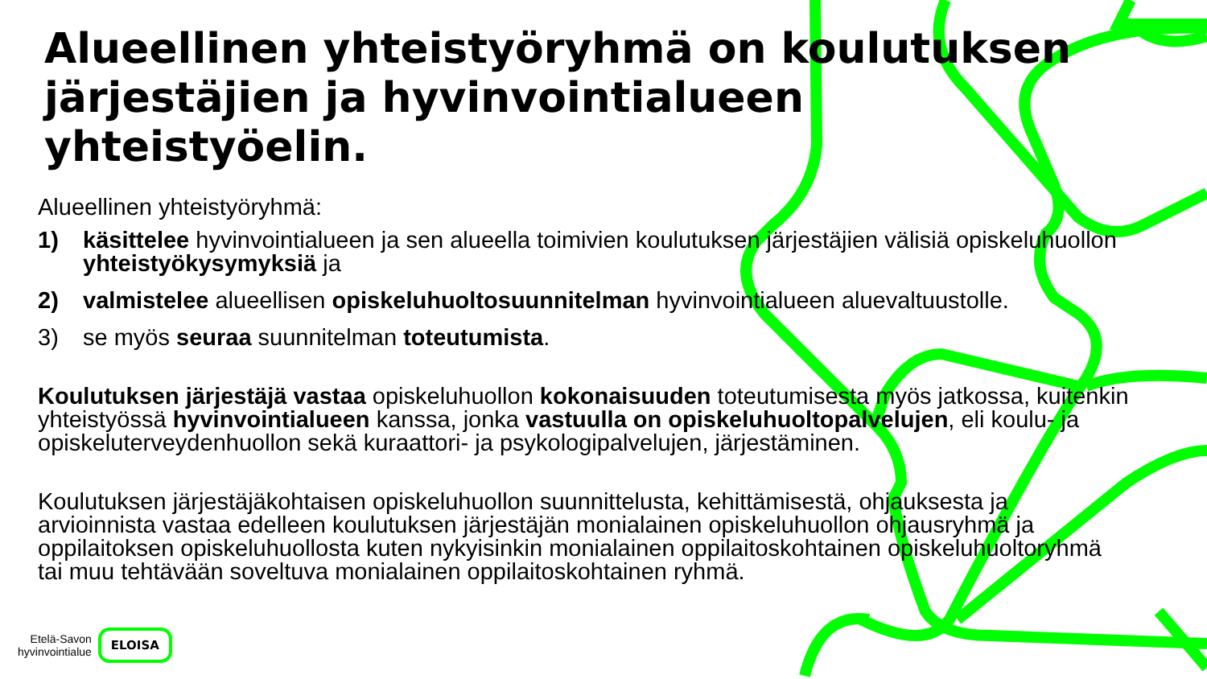Alueellinen yhteistyöryhmä on koulutuksen järjestäjien ja hyvinvointialueen yhteistyöelin.
Alueellinen yhteistyöryhmä:
1) käsittelee hyvinvointialueen ja sen alueella toimivien koulutuksen järjestäjien välisiä opiskeluhuollon yhteistyökysymyksiä ja
2) valmistelee alueellisen opiskeluhuoltosuunnitelman hyvinvointialueen aluevaltuustolle.
3) se myös seuraa suunnitelman toteutumista.
Koulutuksen järjestäjä vastaa opiskeluhuollon kokonaisuuden toteutumisesta myös jatkossa, kuitenkin yhteistyössä hyvinvointialueen kanssa, jonka vastuulla on opiskeluhuoltopalvelujen, eli koulu- ja opiskeluterveydenhuollon sekä kuraattori- ja psykologipalvelujen, järjestäminen.
Koulutuksen järjestäjäkohtaisen opiskeluhuollon suunnittelusta, kehittämisestä, ohjauksesta ja arvioinnista vastaa edelleen koulutuksen järjestäjän monialainen opiskeluhuollon ohjausryhmä ja oppilaitoksen opiskeluhuollosta kuten nykyisinkin monialainen oppilaitoskohtainen opiskeluhuoltoryhmä tai muu tehtävään soveltuva monialainen oppilaitoskohtainen ryhmä.
Etelä-Savon
hyvinvointialue ELOISA